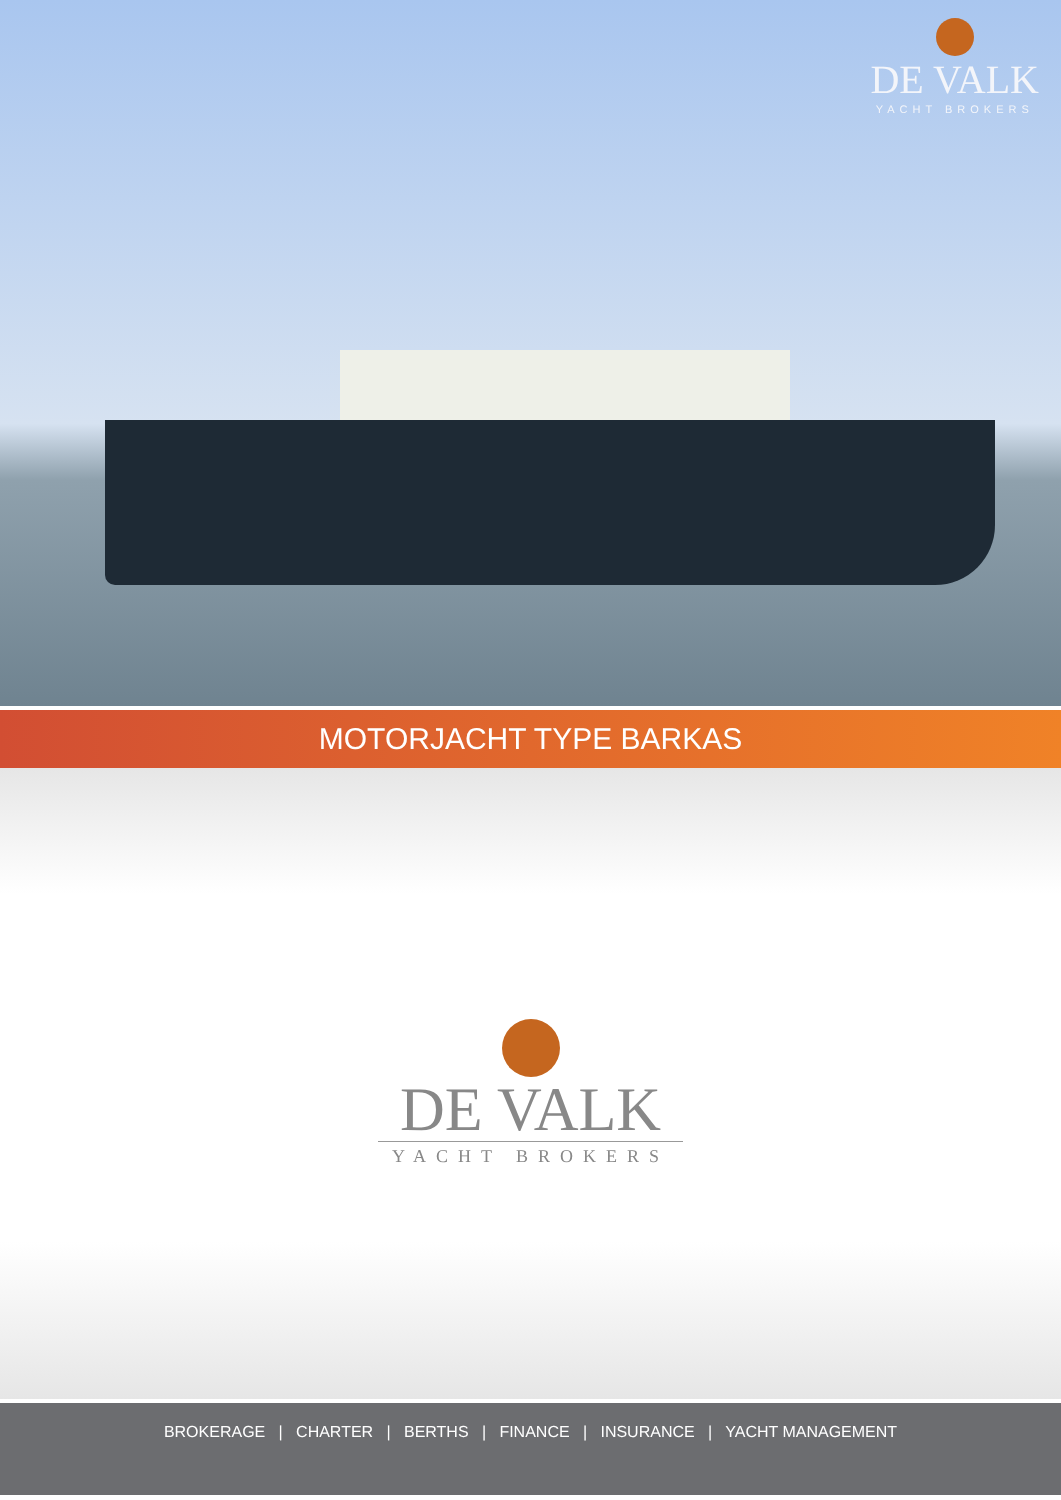DE VALK
YACHT BROKERS
MOTORJACHT TYPE BARKAS
DE VALK
YACHT BROKERS
BROKERAGE | CHARTER | BERTHS | FINANCE | INSURANCE | YACHT MANAGEMENT